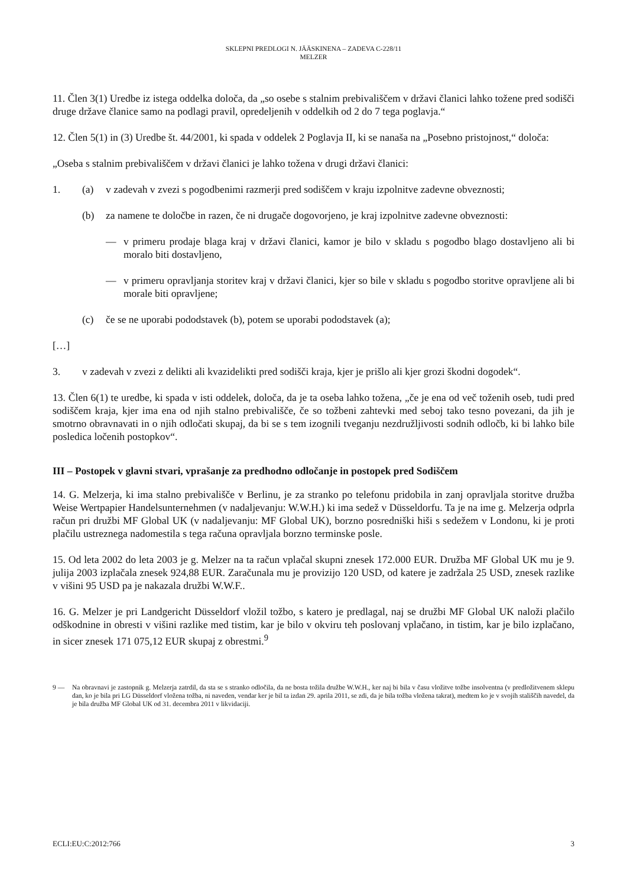SKLEPNI PREDLOGI N. JÄÄSKINENA – ZADEVA C-228/11
MELZER
11. Člen 3(1) Uredbe iz istega oddelka določa, da „so osebe s stalnim prebivališčem v državi članici lahko tožene pred sodišči druge države članice samo na podlagi pravil, opredeljenih v oddelkih od 2 do 7 tega poglavja.“
12. Člen 5(1) in (3) Uredbe št. 44/2001, ki spada v oddelek 2 Poglavja II, ki se nanaša na „Posebno pristojnost,“ določa:
„Oseba s stalnim prebivališčem v državi članici je lahko tožena v drugi državi članici:
1. (a) v zadevah v zvezi s pogodbenimi razmerji pred sodiščem v kraju izpolnitve zadevne obveznosti;
(b) za namene te določbe in razen, če ni drugače dogovorjeno, je kraj izpolnitve zadevne obveznosti:
— v primeru prodaje blaga kraj v državi članici, kamor je bilo v skladu s pogodbo blago dostavljeno ali bi moralo biti dostavljeno,
— v primeru opravljanja storitev kraj v državi članici, kjer so bile v skladu s pogodbo storitve opravljene ali bi morale biti opravljene;
(c) če se ne uporabi pododstavek (b), potem se uporabi pododstavek (a);
[…]
3. v zadevah v zvezi z delikti ali kvazidelikti pred sodišči kraja, kjer je prišlo ali kjer grozi škodni dogodek“.
13. Člen 6(1) te uredbe, ki spada v isti oddelek, določa, da je ta oseba lahko tožena, „če je ena od več toženih oseb, tudi pred sodiščem kraja, kjer ima ena od njih stalno prebivališče, če so tožbeni zahtevki med seboj tako tesno povezani, da jih je smotrno obravnavati in o njih odločati skupaj, da bi se s tem izognili tveganju nezdružljivosti sodnih odločb, ki bi lahko bile posledica ločenih postopkov“.
III – Postopek v glavni stvari, vprašanje za predhodno odločanje in postopek pred Sodiščem
14. G. Melzerja, ki ima stalno prebivališče v Berlinu, je za stranko po telefonu pridobila in zanj opravljala storitve družba Weise Wertpapier Handelsunternehmen (v nadaljevanju: W.W.H.) ki ima sedež v Düsseldorfu. Ta je na ime g. Melzerja odprla račun pri družbi MF Global UK (v nadaljevanju: MF Global UK), borzno posredniški hiši s sedežem v Londonu, ki je proti plačilu ustreznega nadomestila s tega računa opravljala borzno terminske posle.
15. Od leta 2002 do leta 2003 je g. Melzer na ta račun vplačal skupni znesek 172.000 EUR. Družba MF Global UK mu je 9. julija 2003 izplačala znesek 924,88 EUR. Zaračunala mu je provizijo 120 USD, od katere je zadržala 25 USD, znesek razlike v višini 95 USD pa je nakazala družbi W.W.F..
16. G. Melzer je pri Landgericht Düsseldorf vložil tožbo, s katero je predlagal, naj se družbi MF Global UK naloži plačilo odškodnine in obresti v višini razlike med tistim, kar je bilo v okviru teh poslovanj vplačano, in tistim, kar je bilo izplačano, in sicer znesek 171 075,12 EUR skupaj z obrestmi.<sup>9</sup>
9 — Na obravnavi je zastopnik g. Melzerja zatrdil, da sta se s stranko odločila, da ne bosta tožila družbe W.W.H., ker naj bi bila v času vložitve tožbe insolventna (v predložitvenem sklepu dan, ko je bila pri LG Düsseldorf vložena tožba, ni naveden, vendar ker je bil ta izdan 29. aprila 2011, se zdi, da je bila tožba vložena takrat), medtem ko je v svojih stališčih navedel, da je bila družba MF Global UK od 31. decembra 2011 v likvidaciji.
ECLI:EU:C:2012:766 3